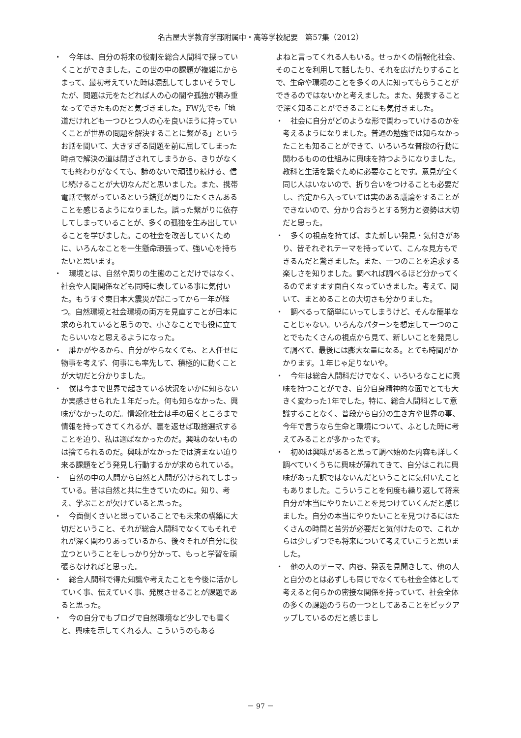名古屋大学教育学部附属中・高等学校紀要　第57集（2012）
・　今年は、自分の将来の役割を総合人間科で探っていくことができました。この世の中の課題が複雑にからまって、最初考えていた時は混乱してしまいそうでしたが、問題は元をたどれば人の心の闇や孤独が積み重なってできたものだと気づきました。FW先でも「地道だけれども一つひとつ人の心を良いほうに持っていくことが世界の問題を解決することに繋がる」というお話を聞いて、大きすぎる問題を前に屈してしまった時点で解決の道は閉ざされてしまうから、きりがなくても終わりがなくても、諦めないで頑張り続ける、信じ続けることが大切なんだと思いました。また、携帯電話で繋がっているという錯覚が周りにたくさんあることを感じるようになりました。誤った繋がりに依存してしまっていることが、多くの孤独を生み出していることを学びました。この社会を改善していくために、いろんなことを一生懸命頑張って、強い心を持ちたいと思います。
・　環境とは、自然や周りの生態のことだけではなく、社会や人間関係なども同時に表している事に気付いた。もうすぐ東日本大震災が起こってから一年が経つ。自然環境と社会環境の両方を見直すことが日本に求められていると思うので、小さなことでも役に立てたらいいなと思えるようになった。
・　誰かがやるから、自分がやらなくても、と人任せに物事を考えず、何事にも率先して、積極的に動くことが大切だと分かりました。
・　僕は今まで世界で起きている状況をいかに知らないか実感させられた１年だった。何も知らなかった、興味がなかったのだ。情報化社会は手の届くところまで情報を持ってきてくれるが、裏を返せば取捨選択することを迫り、私は選ばなかったのだ。興味のないものは捨てられるのだ。興味がなかったでは済まない迫り来る課題をどう発見し行動するかが求められている。
・　自然の中の人間から自然と人間が分けられてしまっている。昔は自然と共に生きていたのに。知り、考え、学ぶことが欠けていると思った。
・　今面倒くさいと思っていることでも未来の構築に大切だということ、それが総合人間科でなくてもそれぞれが深く関わりあっているから、後々それが自分に役立つということをしっかり分かって、もっと学習を頑張らなければと思った。
・　総合人間科で得た知識や考えたことを今後に活かしていく事、伝えていく事、発展させることが課題であると思った。
・　今の自分でもブログで自然環境など少しでも書くと、興味を示してくれる人、こういうのもある
よねと言ってくれる人もいる。せっかくの情報化社会、そのことを利用して話したり、それを広げたりすることで、生命や環境のことを多くの人に知ってもらうことができるのではないかと考えました。また、発表することで深く知ることができることにも気付きました。
・　社会に自分がどのような形で関わっていけるのかを考えるようになりました。普通の勉強では知らなかったことも知ることができて、いろいろな普段の行動に関わるものの仕組みに興味を持つようになりました。教科と生活を繋ぐために必要なことです。意見が全く同じ人はいないので、折り合いをつけることも必要だし、否定から入っていては実のある議論をすることができないので、分かり合おうとする努力と姿勢は大切だと思った。
・　多くの視点を持てば、また新しい発見・気付きがあり、皆それぞれテーマを持っていて、こんな見方もできるんだと驚きました。また、一つのことを追求する楽しさを知りました。調べれば調べるほど分かってくるのでますます面白くなっていきました。考えて、聞いて、まとめることの大切さも分かりました。
・　調べるって簡単にいってしまうけど、そんな簡単なことじゃない。いろんなパターンを想定して一つのことでもたくさんの視点から見て、新しいことを発見して調べて、最後には膨大な量になる。とても時間がかかります。１年じゃ足りないや。
・　今年は総合人間科だけでなく、いろいろなことに興味を持つことができ、自分自身精神的な面でとても大きく変わった1年でした。特に、総合人間科として意識することなく、普段から自分の生き方や世界の事、今年で言うなら生命と環境について、ふとした時に考えてみることが多かったです。
・　初めは興味があると思って調べ始めた内容も詳しく調べていくうちに興味が薄れてきて、自分はこれに興味があった訳ではないんだということに気付いたこともありました。こういうことを何度も繰り返して将来自分が本当にやりたいことを見つけていくんだと感じました。自分の本当にやりたいことを見つけるにはたくさんの時間と苦労が必要だと気付けたので、これからは少しずつでも将来について考えていこうと思いました。
・　他の人のテーマ、内容、発表を見聞きして、他の人と自分のとは必ずしも同じでなくても社会全体として考えると何らかの密接な関係を持っていて、社会全体の多くの課題のうちの一つとしてあることをピックアップしているのだと感じまし
－ 97 －